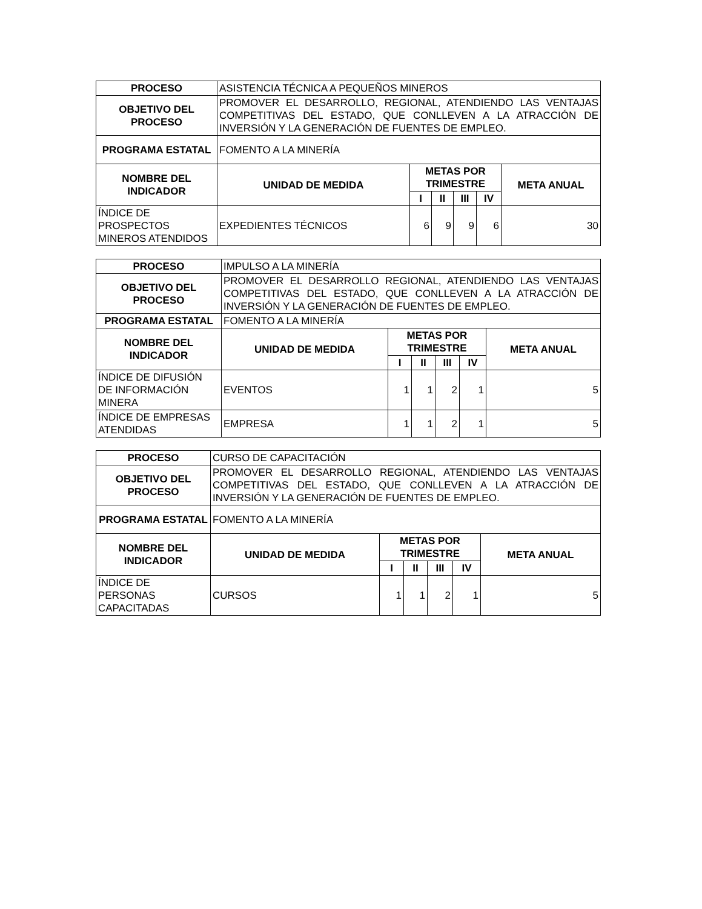| PROCESO | ASISTENCIA TÉCNICA A PEQUEÑOS MINEROS | | | | | |
| OBJETIVO DEL PROCESO | PROMOVER EL DESARROLLO, REGIONAL, ATENDIENDO LAS VENTAJAS COMPETITIVAS DEL ESTADO, QUE CONLLEVEN A LA ATRACCIÓN DE INVERSIÓN Y LA GENERACIÓN DE FUENTES DE EMPLEO. | | | | | |
| PROGRAMA ESTATAL | FOMENTO A LA MINERÍA | | | | | |
| NOMBRE DEL INDICADOR | UNIDAD DE MEDIDA | METAS POR TRIMESTRE | | | | META ANUAL |
| | | I | II | III | IV | |
| ÍNDICE DE PROSPECTOS MINEROS ATENDIDOS | EXPEDIENTES TÉCNICOS | 6 | 9 | 9 | 6 | 30 |
| PROCESO | IMPULSO A LA MINERÍA | | | | | |
| OBJETIVO DEL PROCESO | PROMOVER EL DESARROLLO REGIONAL, ATENDIENDO LAS VENTAJAS COMPETITIVAS DEL ESTADO, QUE CONLLEVEN A LA ATRACCIÓN DE INVERSIÓN Y LA GENERACIÓN DE FUENTES DE EMPLEO. | | | | | |
| PROGRAMA ESTATAL | FOMENTO A LA MINERÍA | | | | | |
| NOMBRE DEL INDICADOR | UNIDAD DE MEDIDA | METAS POR TRIMESTRE | | | | META ANUAL |
| | | I | II | III | IV | |
| ÍNDICE DE DIFUSIÓN DE INFORMACIÓN MINERA | EVENTOS | 1 | 1 | 2 | 1 | 5 |
| ÍNDICE DE EMPRESAS ATENDIDAS | EMPRESA | 1 | 1 | 2 | 1 | 5 |
| PROCESO | CURSO DE CAPACITACIÓN | | | | | |
| OBJETIVO DEL PROCESO | PROMOVER EL DESARROLLO REGIONAL, ATENDIENDO LAS VENTAJAS COMPETITIVAS DEL ESTADO, QUE CONLLEVEN A LA ATRACCIÓN DE INVERSIÓN Y LA GENERACIÓN DE FUENTES DE EMPLEO. | | | | | |
| PROGRAMA ESTATAL | FOMENTO A LA MINERÍA | | | | | |
| NOMBRE DEL INDICADOR | UNIDAD DE MEDIDA | METAS POR TRIMESTRE | | | | META ANUAL |
| | | I | II | III | IV | |
| ÍNDICE DE PERSONAS CAPACITADAS | CURSOS | 1 | 1 | 2 | 1 | 5 |